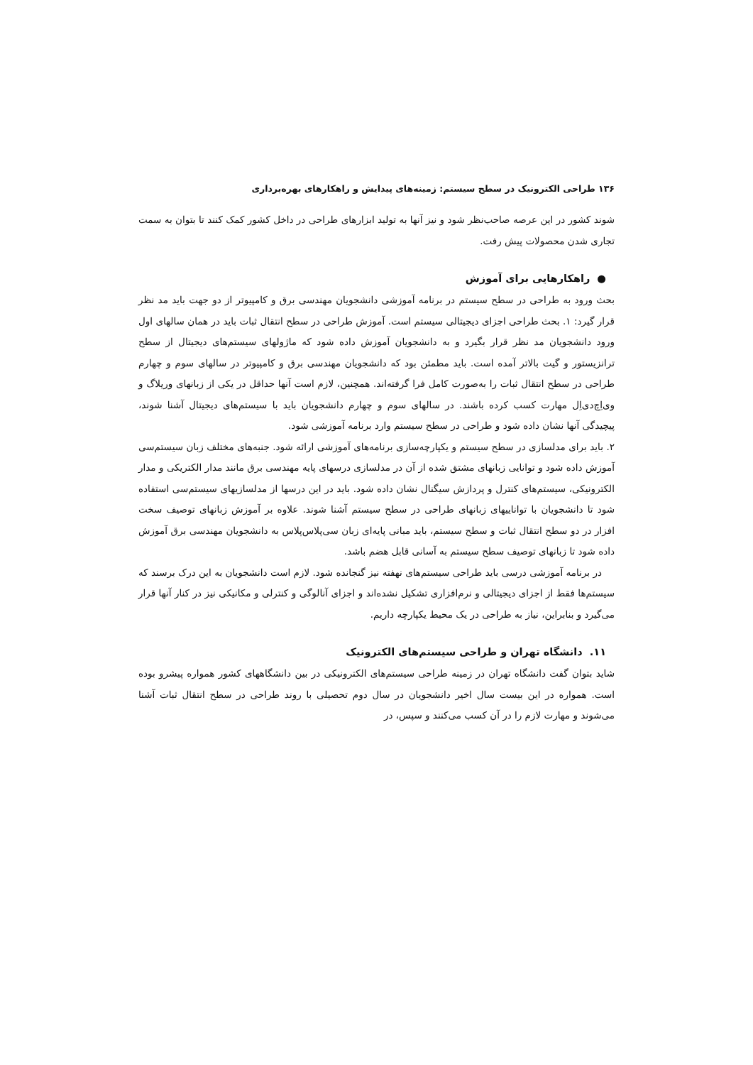۱۳۶ طراحی الکترونیک در سطح سیستم: زمینه‌های پیدایش و راهکارهای بهره‌برداری
شوند کشور در این عرصه صاحب‌نظر شود و نیز آنها به تولید ابزارهای طراحی در داخل کشور کمک کنند تا بتوان به سمت تجاری شدن محصولات پیش رفت.
● راهکارهایی برای آموزش
بحث ورود به طراحی در سطح سیستم در برنامه آموزشی دانشجویان مهندسی برق و کامپیوتر از دو جهت باید مد نظر قرار گیرد: ۱. بحث طراحی اجزای دیجیتالی سیستم است. آموزش طراحی در سطح انتقال ثبات باید در همان سالهای اول ورود دانشجویان مد نظر قرار بگیرد و به دانشجویان آموزش داده شود که ماژولهای سیستم‌های دیجیتال از سطح ترانزیستور و گیت بالاتر آمده است. باید مطمئن بود که دانشجویان مهندسی برق و کامپیوتر در سالهای سوم و چهارم طراحی در سطح انتقال ثبات را به‌صورت کامل فرا گرفته‌اند. همچنین، لازم است آنها حداقل در یکی از زبانهای وریلاگ و وی‌اِچ‌دی‌اِل مهارت کسب کرده باشند. در سالهای سوم و چهارم دانشجویان باید با سیستم‌های دیجیتال آشنا شوند، پیچیدگی آنها نشان داده شود و طراحی در سطح سیستم وارد برنامه آموزشی شود.
۲. باید برای مدلسازی در سطح سیستم و یکپارچه‌سازی برنامه‌های آموزشی ارائه شود. جنبه‌های مختلف زبان سیستم‌سی آموزش داده شود و توانایی زبانهای مشتق شده از آن در مدلسازی درسهای پایه مهندسی برق مانند مدار الکتریکی و مدار الکترونیکی، سیستم‌های کنترل و پردازش سیگنال نشان داده شود. باید در این درسها از مدلسازیهای سیستم‌سی استفاده شود تا دانشجویان با تواناییهای زبانهای طراحی در سطح سیستم آشنا شوند. علاوه بر آموزش زبانهای توصیف سخت افزار در دو سطح انتقال ثبات و سطح سیستم، باید مبانی پایه‌ای زبان سی‌پلاس‌پلاس به دانشجویان مهندسی برق آموزش داده شود تا زبانهای توصیف سطح سیستم به آسانی قابل هضم باشد.
در برنامه آموزشی درسی باید طراحی سیستم‌های نهفته نیز گنجانده شود. لازم است دانشجویان به این درک برسند که سیستم‌ها فقط از اجزای دیجیتالی و نرم‌افزاری تشکیل نشده‌اند و اجزای آنالوگی و کنترلی و مکانیکی نیز در کنار آنها قرار می‌گیرد و بنابراین، نیاز به طراحی در یک محیط یکپارچه داریم.
۱۱. دانشگاه تهران و طراحی سیستم‌های الکترونیک
شاید بتوان گفت دانشگاه تهران در زمینه طراحی سیستم‌های الکترونیکی در بین دانشگاههای کشور همواره پیشرو بوده است. همواره در این بیست سال اخیر دانشجویان در سال دوم تحصیلی با روند طراحی در سطح انتقال ثبات آشنا می‌شوند و مهارت لازم را در آن کسب می‌کنند و سپس، در